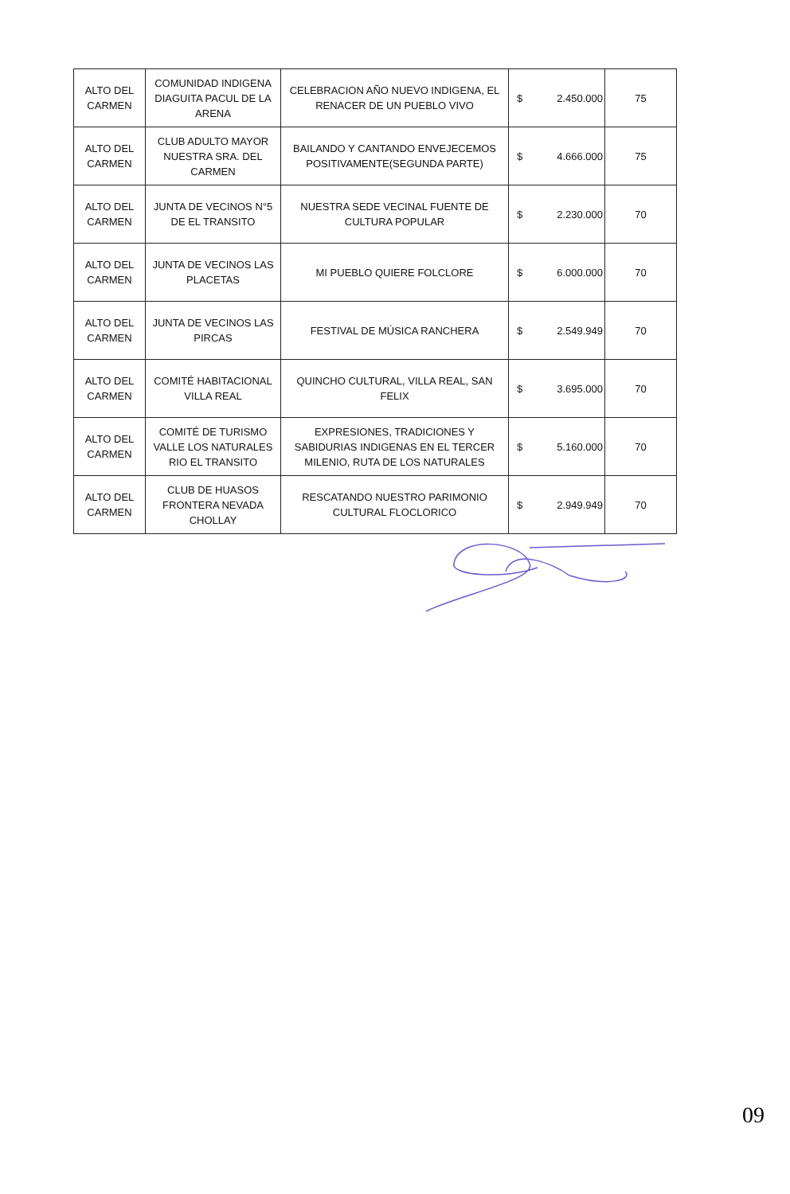| ALTO DEL CARMEN | COMUNIDAD INDIGENA DIAGUITA PACUL DE LA ARENA | CELEBRACION AÑO NUEVO INDIGENA, EL RENACER DE UN PUEBLO VIVO | $ | 2.450.000 | 75 |
| ALTO DEL CARMEN | CLUB ADULTO MAYOR NUESTRA SRA. DEL CARMEN | BAILANDO Y CANTANDO ENVEJECEMOS POSITIVAMENTE(SEGUNDA PARTE) | $ | 4.666.000 | 75 |
| ALTO DEL CARMEN | JUNTA DE VECINOS N°5 DE EL TRANSITO | NUESTRA SEDE VECINAL FUENTE DE CULTURA POPULAR | $ | 2.230.000 | 70 |
| ALTO DEL CARMEN | JUNTA DE VECINOS LAS PLACETAS | MI PUEBLO QUIERE FOLCLORE | $ | 6.000.000 | 70 |
| ALTO DEL CARMEN | JUNTA DE VECINOS LAS PIRCAS | FESTIVAL DE MÚSICA RANCHERA | $ | 2.549.949 | 70 |
| ALTO DEL CARMEN | COMITÉ HABITACIONAL VILLA REAL | QUINCHO CULTURAL, VILLA REAL, SAN FELIX | $ | 3.695.000 | 70 |
| ALTO DEL CARMEN | COMITÉ DE TURISMO VALLE LOS NATURALES RIO EL TRANSITO | EXPRESIONES, TRADICIONES Y SABIDURIAS INDIGENAS EN EL TERCER MILENIO, RUTA DE LOS NATURALES | $ | 5.160.000 | 70 |
| ALTO DEL CARMEN | CLUB DE HUASOS FRONTERA NEVADA CHOLLAY | RESCATANDO NUESTRO PARIMONIO CULTURAL FLOCLORICO | $ | 2.949.949 | 70 |
09